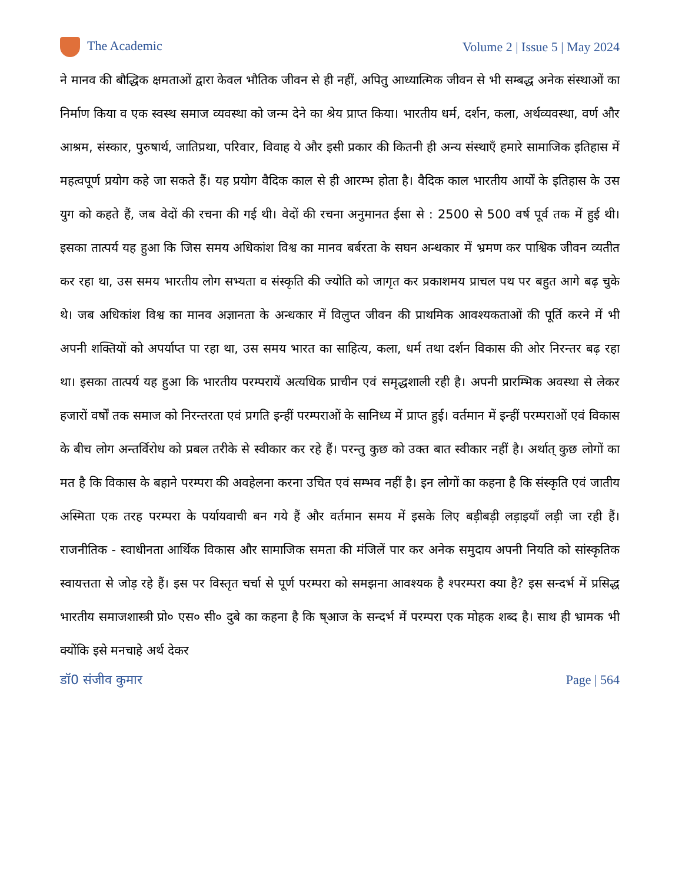The Academic Volume 2 | Issue 5 | May 2024
ने मानव की बौद्धिक क्षमताओं द्वारा केवल भौतिक जीवन से ही नहीं, अपितु आध्यात्मिक जीवन से भी सम्बद्ध अनेक संस्थाओं का निर्माण किया व एक स्वस्थ समाज व्यवस्था को जन्म देने का श्रेय प्राप्त किया। भारतीय धर्म, दर्शन, कला, अर्थव्यवस्था, वर्ण और आश्रम, संस्कार, पुरुषार्थ, जातिप्रथा, परिवार, विवाह ये और इसी प्रकार की कितनी ही अन्य संस्थाएँ हमारे सामाजिक इतिहास में महत्वपूर्ण प्रयोग कहे जा सकते हैं। यह प्रयोग वैदिक काल से ही आरम्भ होता है। वैदिक काल भारतीय आर्यों के इतिहास के उस युग को कहते हैं, जब वेदों की रचना की गई थी। वेदों की रचना अनुमानत ईसा से : 2500 से 500 वर्ष पूर्व तक में हुई थी। इसका तात्पर्य यह हुआ कि जिस समय अधिकांश विश्व का मानव बर्बरता के सघन अन्धकार में भ्रमण कर पाश्विक जीवन व्यतीत कर रहा था, उस समय भारतीय लोग सभ्यता व संस्कृति की ज्योति को जागृत कर प्रकाशमय प्राचल पथ पर बहुत आगे बढ़ चुके थे। जब अधिकांश विश्व का मानव अज्ञानता के अन्धकार में विलुप्त जीवन की प्राथमिक आवश्यकताओं की पूर्ति करने में भी अपनी शक्तियों को अपर्याप्त पा रहा था, उस समय भारत का साहित्य, कला, धर्म तथा दर्शन विकास की ओर निरन्तर बढ़ रहा था। इसका तात्पर्य यह हुआ कि भारतीय परम्परायें अत्यधिक प्राचीन एवं समृद्धशाली रही है। अपनी प्रारम्भिक अवस्था से लेकर हजारों वर्षों तक समाज को निरन्तरता एवं प्रगति इन्हीं परम्पराओं के सानिध्य में प्राप्त हुई। वर्तमान में इन्हीं परम्पराओं एवं विकास के बीच लोग अन्तर्विरोध को प्रबल तरीके से स्वीकार कर रहे हैं। परन्तु कुछ को उक्त बात स्वीकार नहीं है। अर्थात् कुछ लोगों का मत है कि विकास के बहाने परम्परा की अवहेलना करना उचित एवं सम्भव नहीं है। इन लोगों का कहना है कि संस्कृति एवं जातीय अस्मिता एक तरह परम्परा के पर्यायवाची बन गये हैं और वर्तमान समय में इसके लिए बड़ीबड़ी लड़ाइयाँ लड़ी जा रही हैं। राजनीतिक - स्वाधीनता आर्थिक विकास और सामाजिक समता की मंजिलें पार कर अनेक समुदाय अपनी नियति को सांस्कृतिक स्वायत्तता से जोड़ रहे हैं। इस पर विस्तृत चर्चा से पूर्ण परम्परा को समझना आवश्यक है श्परम्परा क्या है? इस सन्दर्भ में प्रसिद्ध भारतीय समाजशास्त्री प्रो० एस० सी० दुबे का कहना है कि ष्आज के सन्दर्भ में परम्परा एक मोहक शब्द है। साथ ही भ्रामक भी क्योंकि इसे मनचाहे अर्थ देकर
डॉ0 संजीव कुमार Page | 564